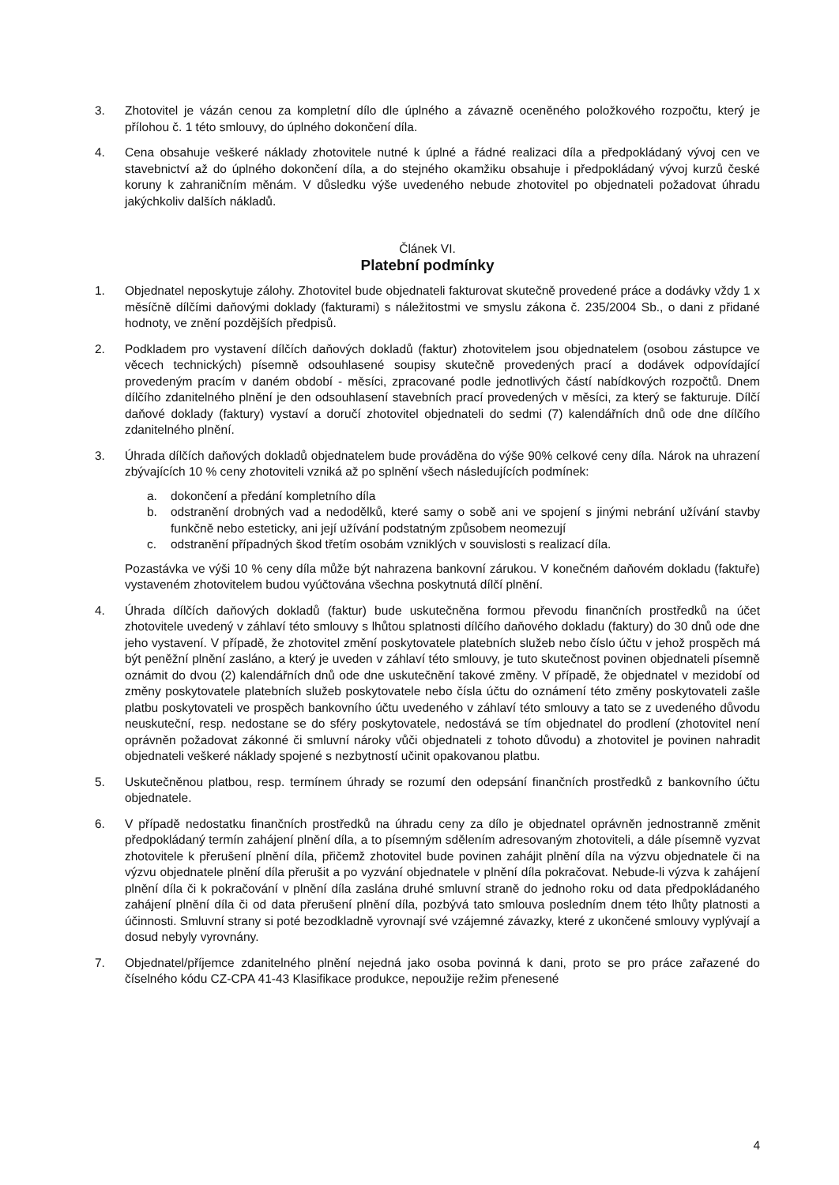3. Zhotovitel je vázán cenou za kompletní dílo dle úplného a závazně oceněného položkového rozpočtu, který je přílohou č. 1 této smlouvy, do úplného dokončení díla.
4. Cena obsahuje veškeré náklady zhotovitele nutné k úplné a řádné realizaci díla a předpokládaný vývoj cen ve stavebnictví až do úplného dokončení díla, a do stejného okamžiku obsahuje i předpokládaný vývoj kurzů české koruny k zahraničním měnám. V důsledku výše uvedeného nebude zhotovitel po objednateli požadovat úhradu jakýchkoliv dalších nákladů.
Článek VI.
Platební podmínky
1. Objednatel neposkytuje zálohy. Zhotovitel bude objednateli fakturovat skutečně provedené práce a dodávky vždy 1 x měsíčně dílčími daňovými doklady (fakturami) s náležitostmi ve smyslu zákona č. 235/2004 Sb., o dani z přidané hodnoty, ve znění pozdějších předpisů.
2. Podkladem pro vystavení dílčích daňových dokladů (faktur) zhotovitelem jsou objednatelem (osobou zástupce ve věcech technických) písemně odsouhlasené soupisy skutečně provedených prací a dodávek odpovídající provedeným pracím v daném období - měsíci, zpracované podle jednotlivých částí nabídkových rozpočtů. Dnem dílčího zdanitelného plnění je den odsouhlasení stavebních prací provedených v měsíci, za který se fakturuje. Dílčí daňové doklady (faktury) vystaví a doručí zhotovitel objednateli do sedmi (7) kalendářních dnů ode dne dílčího zdanitelného plnění.
3. Úhrada dílčích daňových dokladů objednatelem bude prováděna do výše 90% celkové ceny díla. Nárok na uhrazení zbývajících 10 % ceny zhotoviteli vzniká až po splnění všech následujících podmínek:
a. dokončení a předání kompletního díla
b. odstranění drobných vad a nedodělků, které samy o sobě ani ve spojení s jinými nebrání užívání stavby funkčně nebo esteticky, ani její užívání podstatným způsobem neomezují
c. odstranění případných škod třetím osobám vzniklých v souvislosti s realizací díla.
Pozastávka ve výši 10 % ceny díla může být nahrazena bankovní zárukou. V konečném daňovém dokladu (faktuře) vystaveném zhotovitelem budou vyúčtována všechna poskytnutá dílčí plnění.
4. Úhrada dílčích daňových dokladů (faktur) bude uskutečněna formou převodu finančních prostředků na účet zhotovitele uvedený v záhlaví této smlouvy s lhůtou splatnosti dílčího daňového dokladu (faktury) do 30 dnů ode dne jeho vystavení. V případě, že zhotovitel změní poskytovatele platebních služeb nebo číslo účtu v jehož prospěch má být peněžní plnění zasláno, a který je uveden v záhlaví této smlouvy, je tuto skutečnost povinen objednateli písemně oznámit do dvou (2) kalendářních dnů ode dne uskutečnění takové změny. V případě, že objednatel v mezidobí od změny poskytovatele platebních služeb poskytovatele nebo čísla účtu do oznámení této změny poskytovateli zašle platbu poskytovateli ve prospěch bankovního účtu uvedeného v záhlaví této smlouvy a tato se z uvedeného důvodu neuskuteční, resp. nedostane se do sféry poskytovatele, nedostává se tím objednatel do prodlení (zhotovitel není oprávněn požadovat zákonné či smluvní nároky vůči objednateli z tohoto důvodu) a zhotovitel je povinen nahradit objednateli veškeré náklady spojené s nezbytností učinit opakovanou platbu.
5. Uskutečněnou platbou, resp. termínem úhrady se rozumí den odepsání finančních prostředků z bankovního účtu objednatele.
6. V případě nedostatku finančních prostředků na úhradu ceny za dílo je objednatel oprávněn jednostranně změnit předpokládaný termín zahájení plnění díla, a to písemným sdělením adresovaným zhotoviteli, a dále písemně vyzvat zhotovitele k přerušení plnění díla, přičemž zhotovitel bude povinen zahájit plnění díla na výzvu objednatele či na výzvu objednatele plnění díla přerušit a po vyzvání objednatele v plnění díla pokračovat. Nebude-li výzva k zahájení plnění díla či k pokračování v plnění díla zaslána druhé smluvní straně do jednoho roku od data předpokládaného zahájení plnění díla či od data přerušení plnění díla, pozbývá tato smlouva posledním dnem této lhůty platnosti a účinnosti. Smluvní strany si poté bezodkladně vyrovnají své vzájemné závazky, které z ukončené smlouvy vyplývají a dosud nebyly vyrovnány.
7. Objednatel/příjemce zdanitelného plnění nejedná jako osoba povinná k dani, proto se pro práce zařazené do číselného kódu CZ-CPA 41-43 Klasifikace produkce, nepoužije režim přenesené
4